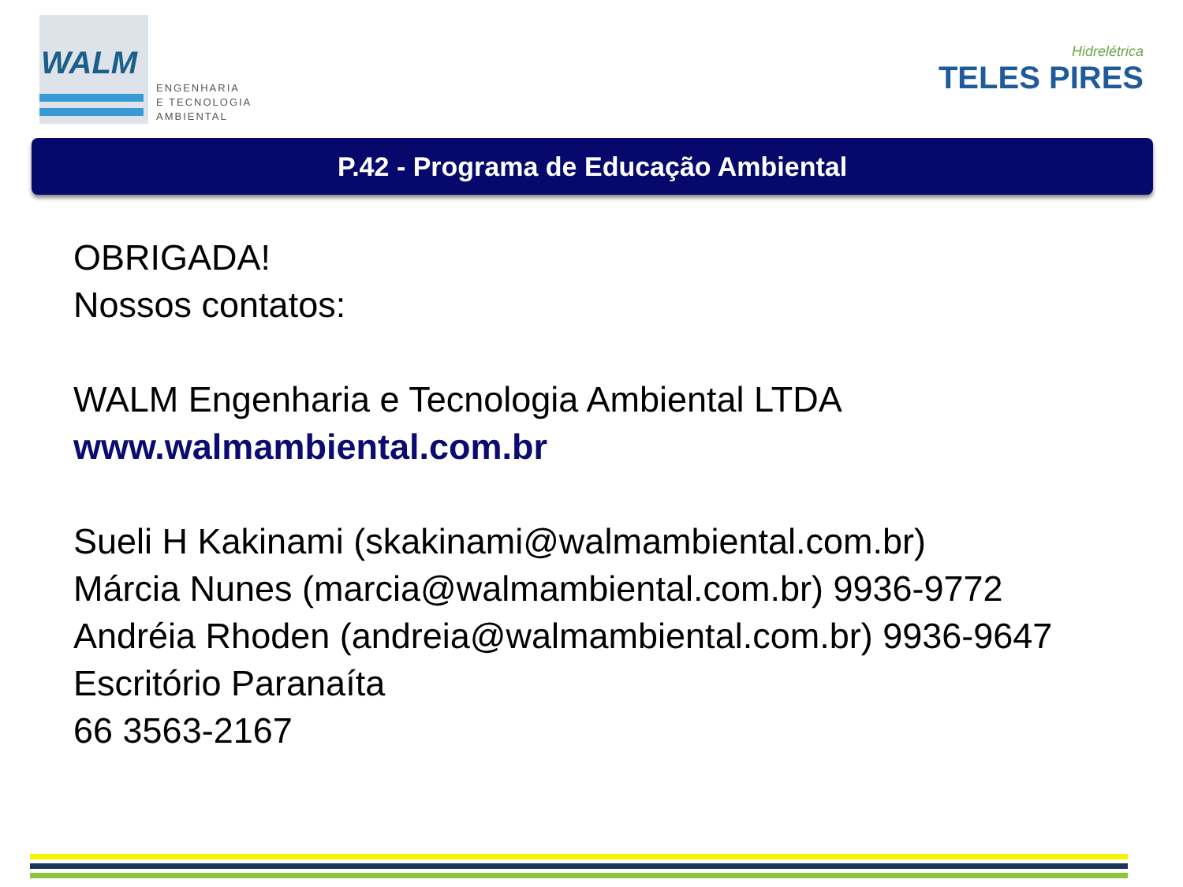WALM
ENGENHARIA
E TECNOLOGIA
AMBIENTAL
Hidrelétrica
TELES PIRES
P.42 - Programa de Educação Ambiental
OBRIGADA!
Nossos contatos:
WALM Engenharia e Tecnologia Ambiental LTDA
www.walmambiental.com.br
Sueli H Kakinami (skakinami@walmambiental.com.br)
Márcia Nunes (marcia@walmambiental.com.br) 9936-9772
Andréia Rhoden (andreia@walmambiental.com.br) 9936-9647
Escritório Paranaíta
66 3563-2167